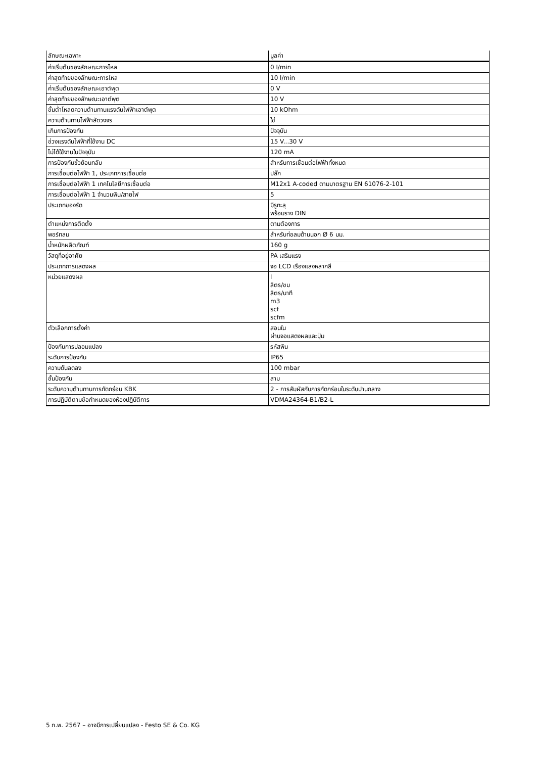| ลักษณะเฉพาะ | มูลค่า |
| --- | --- |
| ค่าเริ่มต้นของลักษณะการไหล | 0 l/min |
| ค่าสุดท้ายของลักษณะการไหล | 10 l/min |
| ค่าเริ่มต้นของลักษณะเอาต์พุต | 0 V |
| ค่าสุดท้ายของลักษณะเอาต์พุต | 10 V |
| ขั้นต่ำโหลดความต้านทานแรงดันไฟฟ้าเอาต์พุต | 10 kOhm |
| ความต้านทานไฟฟ้าลัดวงจร | ใช่ |
| เกินการป้องกัน | ปัจจุบัน |
| ช่วงแรงดันไฟฟ้าที่ใช้งาน DC | 15 V...30 V |
| ไม่ได้ใช้งานในปัจจุบัน | 120 mA |
| การป้องกันขั้วย้อนกลับ | สำหรับการเชื่อมต่อไฟฟ้าทั้งหมด |
| การเชื่อมต่อไฟฟ้า 1, ประเภทการเชื่อมต่อ | ปลั๊ก |
| การเชื่อมต่อไฟฟ้า 1 เทคโนโลยีการเชื่อมต่อ | M12x1 A-coded ตามมาตรฐาน EN 61076-2-101 |
| การเชื่อมต่อไฟฟ้า 1 จำนวนพิน/สายไฟ | 5 |
| ประเภทของรัด | มีรูทะลุ พร้อมราง DIN |
| ตำแหน่งการติดตั้ง | ตามต้องการ |
| พอร์ทลม | สำหรับท่อลมด้านนอก Ø 6 มม. |
| น้ำหนักผลิตภัณฑ์ | 160 g |
| วัสดุที่อยู่อาศัย | PA เสริมแรง |
| ประเภทการแสดงผล | จอ LCD เรืองแสงหลากสี |
| หน่วยแสดงผล | l ลิตร/ชม ลิตร/นาที m3 scf scfm |
| ตัวเลือกการตั้งค่า | สอนใน ผ่านจอแสดงผลและปุ่ม |
| ป้องกันการปลอมแปลง | รหัสพิน |
| ระดับการป้องกัน | IP65 |
| ความดันลดลง | 100 mbar |
| ชั้นป้องกัน | สาม |
| ระดับความต้านทานการกัดกร่อน KBK | 2 - การสัมผัสกับการกัดกร่อนในระดับปานกลาง |
| การปฏิบัติตามข้อกำหนดของห้องปฏิบัติการ | VDMA24364-B1/B2-L |
5 ก.พ. 2567 – อาจมีการเปลี่ยนแปลง - Festo SE & Co. KG